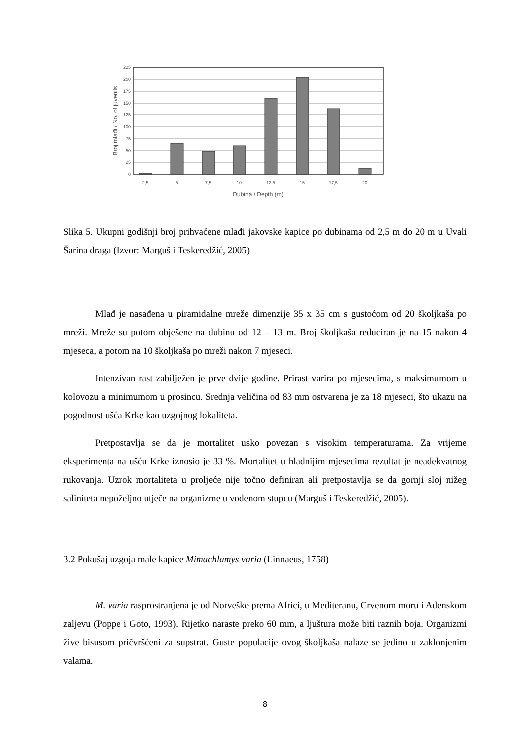225
200
175
150
125
100
75
50
25
0
2,5
5
7,5
10
12,5
15
17,5
20
Dubina / Depth (m)
Broj mlađi / No. of juvenils
Slika 5. Ukupni godišnji broj prihvaćene mlađi jakovske kapice po dubinama od 2,5 m do 20 m u Uvali Šarina draga (Izvor: Marguš i Teskeredžić, 2005)
Mlađ je nasađena u piramidalne mreže dimenzije 35 x 35 cm s gustoćom od 20 školjkaša po mreži. Mreže su potom obješene na dubinu od 12 – 13 m. Broj školjkaša reduciran je na 15 nakon 4 mjeseca, a potom na 10 školjkaša po mreži nakon 7 mjeseci.
Intenzivan rast zabilježen je prve dvije godine. Prirast varira po mjesecima, s maksimumom u kolovozu a minimumom u prosincu. Srednja veličina od 83 mm ostvarena je za 18 mjeseci, što ukazu na pogodnost ušća Krke kao uzgojnog lokaliteta.
Pretpostavlja se da je mortalitet usko povezan s visokim temperaturama. Za vrijeme eksperimenta na ušću Krke iznosio je 33 %. Mortalitet u hladnijim mjesecima rezultat je neadekvatnog rukovanja. Uzrok mortaliteta u proljeće nije točno definiran ali pretpostavlja se da gornji sloj nižeg saliniteta nepoželjno utječe na organizme u vodenom stupcu (Marguš i Teskeredžić, 2005).
3.2 Pokušaj uzgoja male kapice Mimachlamys varia (Linnaeus, 1758)
M. varia rasprostranjena je od Norveške prema Africi, u Mediteranu, Crvenom moru i Adenskom zaljevu (Poppe i Goto, 1993). Rijetko naraste preko 60 mm, a ljuštura može biti raznih boja. Organizmi žive bisusom pričvršćeni za supstrat. Guste populacije ovog školjkaša nalaze se jedino u zaklonjenim valama.
8